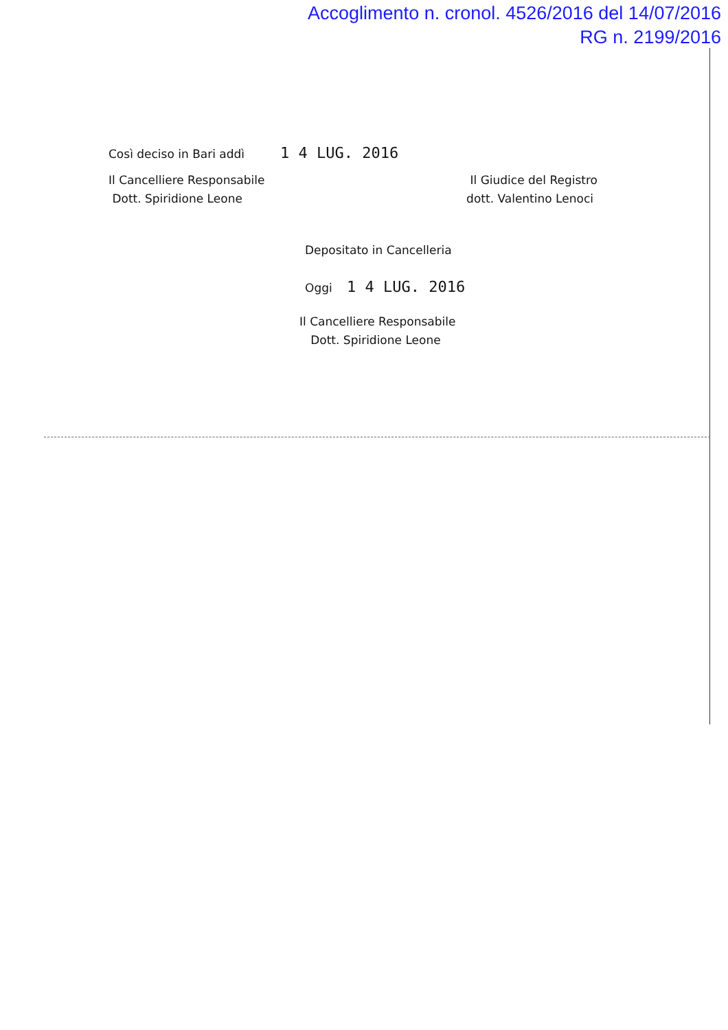Accoglimento n. cronol. 4526/2016 del 14/07/2016
RG n. 2199/2016
Così deciso in Bari addì 1 4 LUG. 2016
Il Cancelliere Responsabile
Dott. Spiridione Leone
Il Giudice del Registro
dott. Valentino Lenoci
Depositato in Cancelleria
Oggi 1 4 LUG. 2016
Il Cancelliere Responsabile
Dott. Spiridione Leone